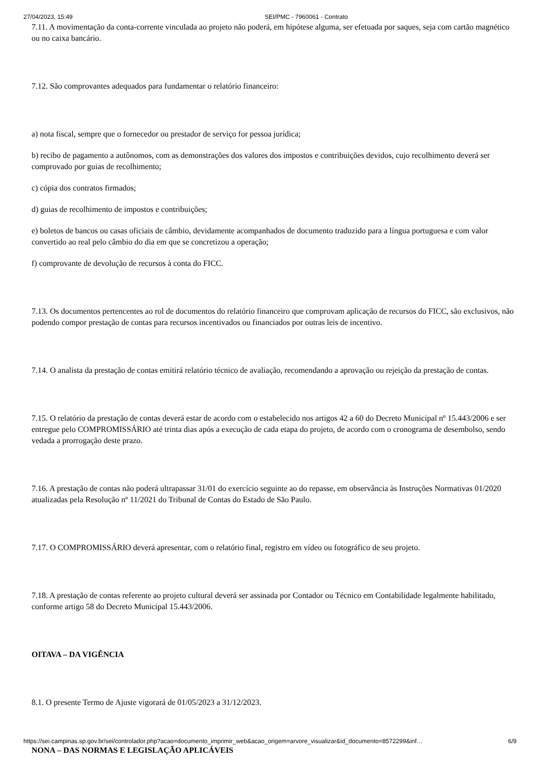27/04/2023, 15:49 SEI/PMC - 7960061 - Contrato
7.11. A movimentação da conta-corrente vinculada ao projeto não poderá, em hipótese alguma, ser efetuada por saques, seja com cartão magnético ou no caixa bancário.
7.12. São comprovantes adequados para fundamentar o relatório financeiro:
a) nota fiscal, sempre que o fornecedor ou prestador de serviço for pessoa jurídica;
b) recibo de pagamento a autônomos, com as demonstrações dos valores dos impostos e contribuições devidos, cujo recolhimento deverá ser comprovado por guias de recolhimento;
c) cópia dos contratos firmados;
d) guias de recolhimento de impostos e contribuições;
e) boletos de bancos ou casas oficiais de câmbio, devidamente acompanhados de documento traduzido para a língua portuguesa e com valor convertido ao real pelo câmbio do dia em que se concretizou a operação;
f) comprovante de devolução de recursos à conta do FICC.
7.13. Os documentos pertencentes ao rol de documentos do relatório financeiro que comprovam aplicação de recursos do FICC, são exclusivos, não podendo compor prestação de contas para recursos incentivados ou financiados por outras leis de incentivo.
7.14. O analista da prestação de contas emitirá relatório técnico de avaliação, recomendando a aprovação ou rejeição da prestação de contas.
7.15. O relatório da prestação de contas deverá estar de acordo com o estabelecido nos artigos 42 a 60 do Decreto Municipal nº 15.443/2006 e ser entregue pelo COMPROMISSÁRIO até trinta dias após a execução de cada etapa do projeto, de acordo com o cronograma de desembolso, sendo vedada a prorrogação deste prazo.
7.16. A prestação de contas não poderá ultrapassar 31/01 do exercício seguinte ao do repasse, em observância às Instruções Normativas 01/2020 atualizadas pela Resolução nº 11/2021 do Tribunal de Contas do Estado de São Paulo.
7.17. O COMPROMISSÁRIO deverá apresentar, com o relatório final, registro em vídeo ou fotográfico de seu projeto.
7.18. A prestação de contas referente ao projeto cultural deverá ser assinada por Contador ou Técnico em Contabilidade legalmente habilitado, conforme artigo 58 do Decreto Municipal 15.443/2006.
OITAVA – DA VIGÊNCIA
8.1. O presente Termo de Ajuste vigorará de 01/05/2023 a 31/12/2023.
NONA – DAS NORMAS E LEGISLAÇÃO APLICÁVEIS
https://sei.campinas.sp.gov.br/sei/controlador.php?acao=documento_imprimir_web&acao_origem=arvore_visualizar&id_documento=8572299&inf… 6/9